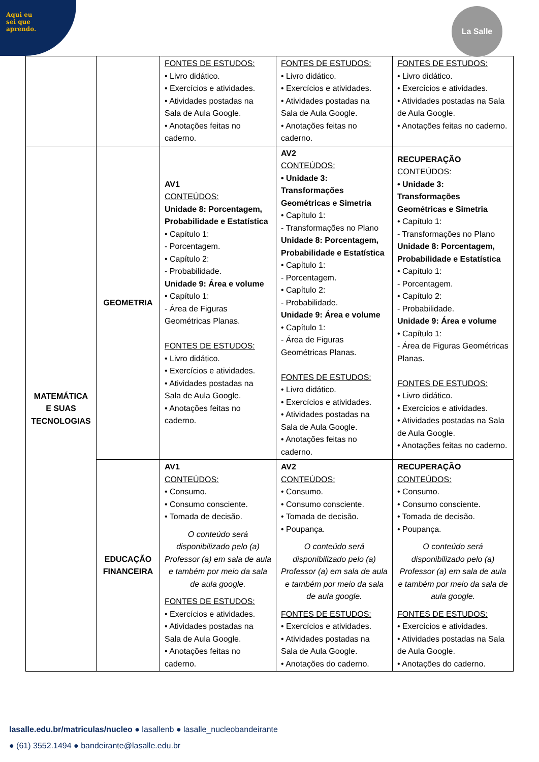Aqui eu
sei que
aprendo.
La Salle
| | | FONTES DE ESTUDOS: • Livro didático. • Exercícios e atividades. • Atividades postadas na Sala de Aula Google. • Anotações feitas no caderno. | FONTES DE ESTUDOS: • Livro didático. • Exercícios e atividades. • Atividades postadas na Sala de Aula Google. • Anotações feitas no caderno. | FONTES DE ESTUDOS: • Livro didático. • Exercícios e atividades. • Atividades postadas na Sala de Aula Google. • Anotações feitas no caderno. |
| MATEMÁTICA E SUAS TECNOLOGIAS | GEOMETRIA | AV1 CONTEÚDOS: Unidade 8: Porcentagem, Probabilidade e Estatística • Capítulo 1: - Porcentagem. • Capítulo 2: - Probabilidade. Unidade 9: Área e volume • Capítulo 1: - Área de Figuras Geométricas Planas. FONTES DE ESTUDOS: • Livro didático. • Exercícios e atividades. • Atividades postadas na Sala de Aula Google. • Anotações feitas no caderno. | AV2 CONTEÚDOS: • Unidade 3: Transformações Geométricas e Simetria • Capítulo 1: - Transformações no Plano Unidade 8: Porcentagem, Probabilidade e Estatística • Capítulo 1: - Porcentagem. • Capítulo 2: - Probabilidade. Unidade 9: Área e volume • Capítulo 1: - Área de Figuras Geométricas Planas. FONTES DE ESTUDOS: • Livro didático. • Exercícios e atividades. • Atividades postadas na Sala de Aula Google. • Anotações feitas no caderno. | RECUPERAÇÃO CONTEÚDOS: • Unidade 3: Transformações Geométricas e Simetria • Capítulo 1: - Transformações no Plano Unidade 8: Porcentagem, Probabilidade e Estatística • Capítulo 1: - Porcentagem. • Capítulo 2: - Probabilidade. Unidade 9: Área e volume • Capítulo 1: - Área de Figuras Geométricas Planas. FONTES DE ESTUDOS: • Livro didático. • Exercícios e atividades. • Atividades postadas na Sala de Aula Google. • Anotações feitas no caderno. |
| | EDUCAÇÃO FINANCEIRA | AV1 CONTEÚDOS: • Consumo. • Consumo consciente. • Tomada de decisão. O conteúdo será disponibilizado pelo (a) Professor (a) em sala de aula e também por meio da sala de aula google. FONTES DE ESTUDOS: • Exercícios e atividades. • Atividades postadas na Sala de Aula Google. • Anotações feitas no caderno. | AV2 CONTEÚDOS: • Consumo. • Consumo consciente. • Tomada de decisão. • Poupança. O conteúdo será disponibilizado pelo (a) Professor (a) em sala de aula e também por meio da sala de aula google. FONTES DE ESTUDOS: • Exercícios e atividades. • Atividades postadas na Sala de Aula Google. • Anotações do caderno. | RECUPERAÇÃO CONTEÚDOS: • Consumo. • Consumo consciente. • Tomada de decisão. • Poupança. O conteúdo será disponibilizado pelo (a) Professor (a) em sala de aula e também por meio da sala de aula google. FONTES DE ESTUDOS: • Exercícios e atividades. • Atividades postadas na Sala de Aula Google. • Anotações do caderno. |
lasalle.edu.br/matriculas/nucleo ● lasallenb ● lasalle_nucleobandeirante
● (61) 3552.1494 ● bandeirante@lasalle.edu.br